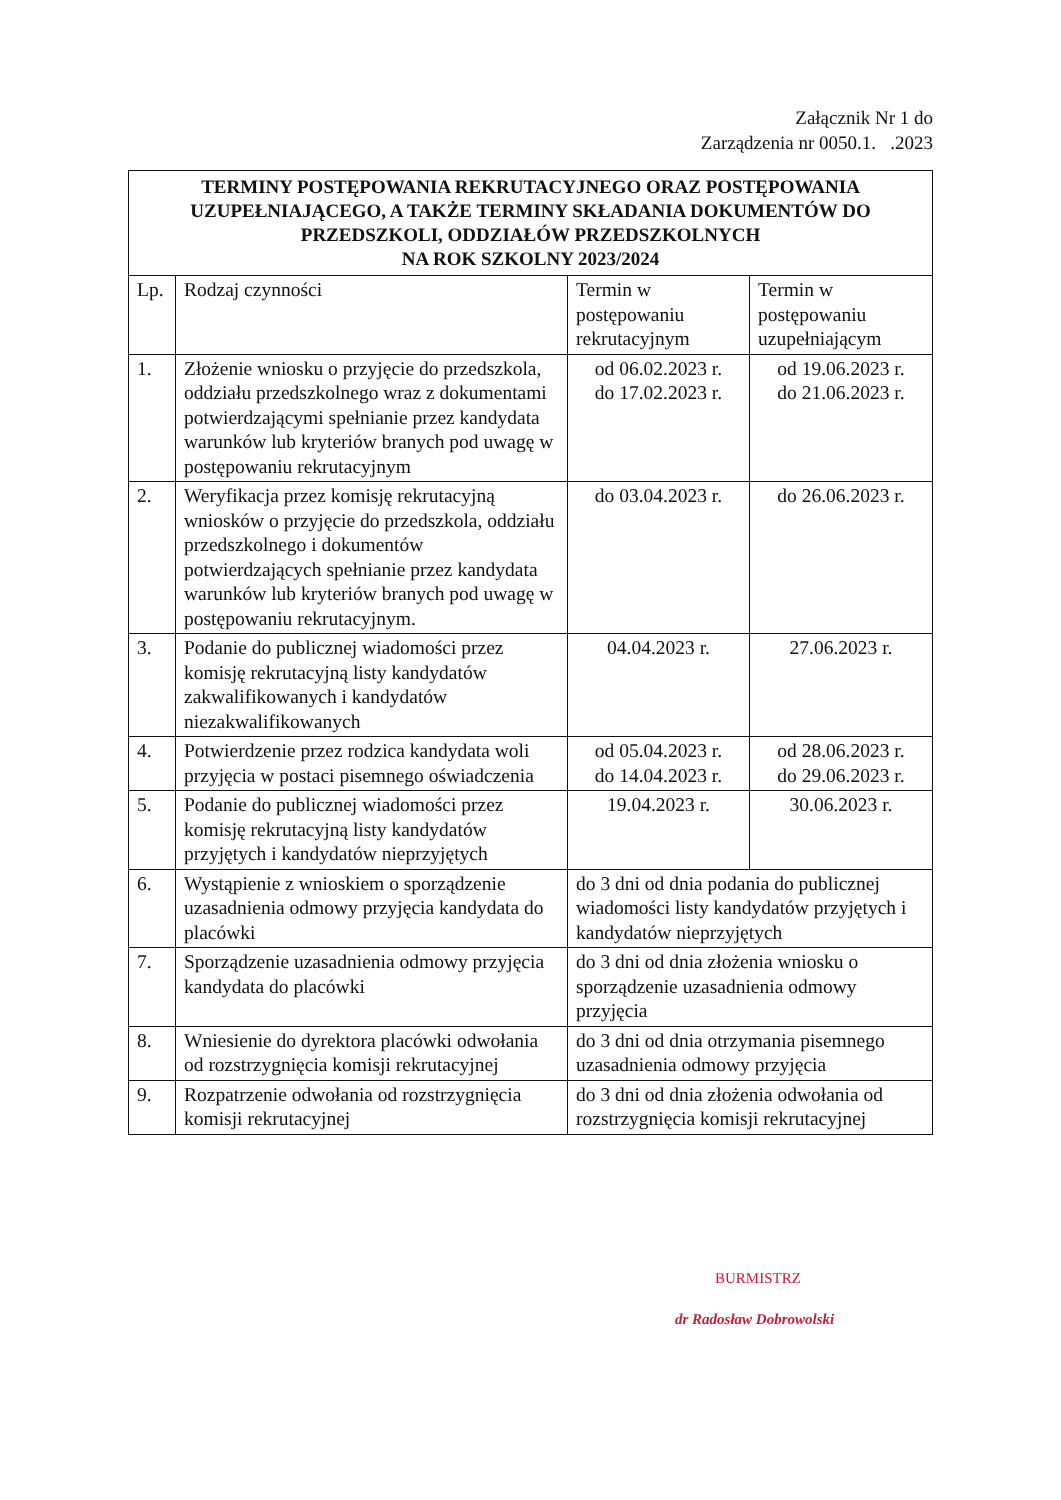Załącznik Nr 1 do
Zarządzenia nr 0050.1. .2023
| TERMINY POSTĘPOWANIA REKRUTACYJNEGO ORAZ POSTĘPOWANIA UZUPEŁNIAJĄCEGO, A TAKŻE TERMINY SKŁADANIA DOKUMENTÓW DO PRZEDSZKOLI, ODDZIAŁÓW PRZEDSZKOLNYCH NA ROK SZKOLNY 2023/2024 | | | |
| --- | --- | --- | --- |
| Lp. | Rodzaj czynności | Termin w postępowaniu rekrutacyjnym | Termin w postępowaniu uzupełniającym |
| 1. | Złożenie wniosku o przyjęcie do przedszkola, oddziału przedszkolnego wraz z dokumentami potwierdzającymi spełnianie przez kandydata warunków lub kryteriów branych pod uwagę w postępowaniu rekrutacyjnym | od 06.02.2023 r. do 17.02.2023 r. | od 19.06.2023 r. do 21.06.2023 r. |
| 2. | Weryfikacja przez komisję rekrutacyjną wniosków o przyjęcie do przedszkola, oddziału przedszkolnego i dokumentów potwierdzających spełnianie przez kandydata warunków lub kryteriów branych pod uwagę w postępowaniu rekrutacyjnym. | do 03.04.2023 r. | do 26.06.2023 r. |
| 3. | Podanie do publicznej wiadomości przez komisję rekrutacyjną listy kandydatów zakwalifikowanych i kandydatów niezakwalifikowanych | 04.04.2023 r. | 27.06.2023 r. |
| 4. | Potwierdzenie przez rodzica kandydata woli przyjęcia w postaci pisemnego oświadczenia | od 05.04.2023 r. do 14.04.2023 r. | od 28.06.2023 r. do 29.06.2023 r. |
| 5. | Podanie do publicznej wiadomości przez komisję rekrutacyjną listy kandydatów przyjętych i kandydatów nieprzyjętych | 19.04.2023 r. | 30.06.2023 r. |
| 6. | Wystąpienie z wnioskiem o sporządzenie uzasadnienia odmowy przyjęcia kandydata do placówki | do 3 dni od dnia podania do publicznej wiadomości listy kandydatów przyjętych i kandydatów nieprzyjętych | |
| 7. | Sporządzenie uzasadnienia odmowy przyjęcia kandydata do placówki | do 3 dni od dnia złożenia wniosku o sporządzenie uzasadnienia odmowy przyjęcia | |
| 8. | Wniesienie do dyrektora placówki odwołania od rozstrzygnięcia komisji rekrutacyjnej | do 3 dni od dnia otrzymania pisemnego uzasadnienia odmowy przyjęcia | |
| 9. | Rozpatrzenie odwołania od rozstrzygnięcia komisji rekrutacyjnej | do 3 dni od dnia złożenia odwołania od rozstrzygnięcia komisji rekrutacyjnej | |
BURMISTRZ
dr Radosław Dobrowolski